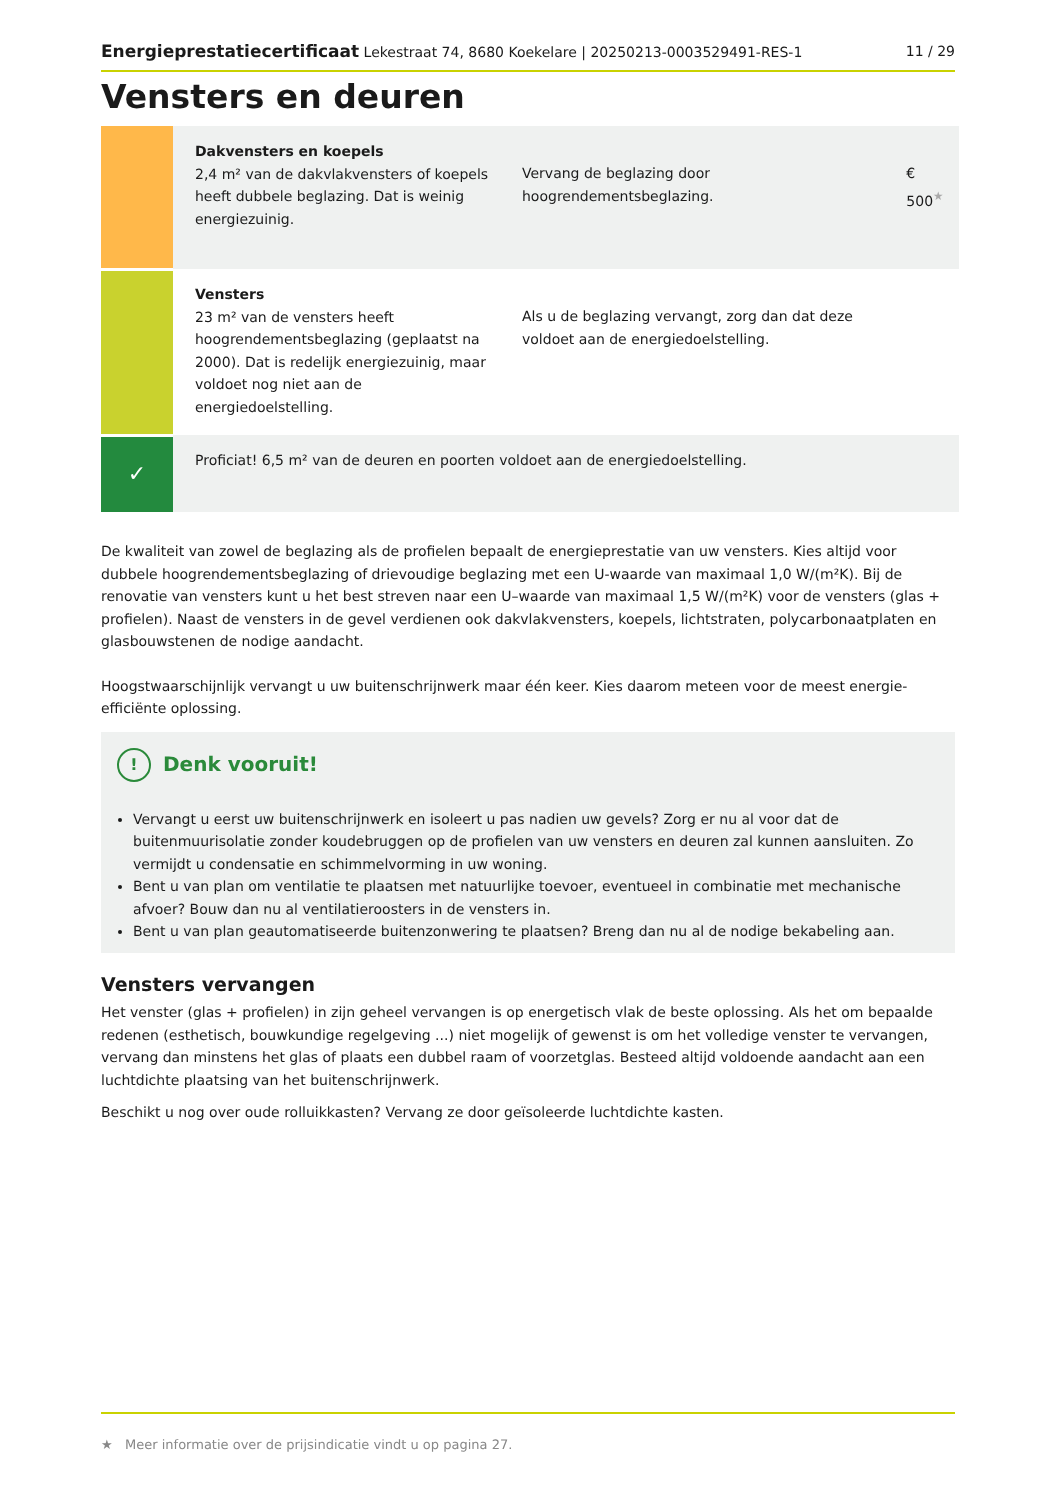Energieprestatiecertificaat Lekestraat 74, 8680 Koekelare | 20250213-0003529491-RES-1 11 / 29
Vensters en deuren
| | Dakvensters en koepels 2,4 m² van de dakvlakvensters of koepels heeft dubbele beglazing. Dat is weinig energiezuinig. | Vervang de beglazing door hoogrendementsbeglazing. | € 500<sup>★</sup> |
| | Vensters 23 m² van de vensters heeft hoogrendementsbeglazing (geplaatst na 2000). Dat is redelijk energiezuinig, maar voldoet nog niet aan de energiedoelstelling. | Als u de beglazing vervangt, zorg dan dat deze voldoet aan de energiedoelstelling. | |
| ✓ | Proficiat! 6,5 m² van de deuren en poorten voldoet aan de energiedoelstelling. | | |
De kwaliteit van zowel de beglazing als de profielen bepaalt de energieprestatie van uw vensters. Kies altijd voor dubbele hoogrendementsbeglazing of drievoudige beglazing met een U-waarde van maximaal 1,0 W/(m²K). Bij de renovatie van vensters kunt u het best streven naar een U–waarde van maximaal 1,5 W/(m²K) voor de vensters (glas + profielen). Naast de vensters in de gevel verdienen ook dakvlakvensters, koepels, lichtstraten, polycarbonaatplaten en glasbouwstenen de nodige aandacht.
Hoogstwaarschijnlijk vervangt u uw buitenschrijnwerk maar één keer. Kies daarom meteen voor de meest energie-efficiënte oplossing.
! Denk vooruit!
Vervangt u eerst uw buitenschrijnwerk en isoleert u pas nadien uw gevels? Zorg er nu al voor dat de buitenmuurisolatie zonder koudebruggen op de profielen van uw vensters en deuren zal kunnen aansluiten. Zo vermijdt u condensatie en schimmelvorming in uw woning.
Bent u van plan om ventilatie te plaatsen met natuurlijke toevoer, eventueel in combinatie met mechanische afvoer? Bouw dan nu al ventilatieroosters in de vensters in.
Bent u van plan geautomatiseerde buitenzonwering te plaatsen? Breng dan nu al de nodige bekabeling aan.
Vensters vervangen
Het venster (glas + profielen) in zijn geheel vervangen is op energetisch vlak de beste oplossing. Als het om bepaalde redenen (esthetisch, bouwkundige regelgeving ...) niet mogelijk of gewenst is om het volledige venster te vervangen, vervang dan minstens het glas of plaats een dubbel raam of voorzetglas. Besteed altijd voldoende aandacht aan een luchtdichte plaatsing van het buitenschrijnwerk.
Beschikt u nog over oude rolluikkasten? Vervang ze door geïsoleerde luchtdichte kasten.
★ Meer informatie over de prijsindicatie vindt u op pagina 27.